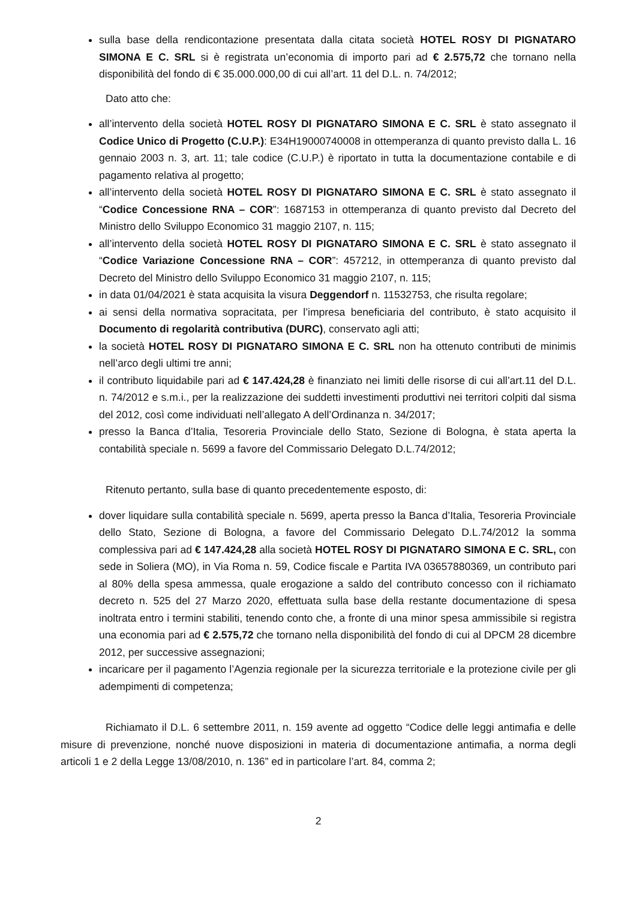sulla base della rendicontazione presentata dalla citata società HOTEL ROSY DI PIGNATARO SIMONA E C. SRL si è registrata un’economia di importo pari ad € 2.575,72 che tornano nella disponibilità del fondo di € 35.000.000,00 di cui all’art. 11 del D.L. n. 74/2012;
Dato atto che:
all’intervento della società HOTEL ROSY DI PIGNATARO SIMONA E C. SRL è stato assegnato il Codice Unico di Progetto (C.U.P.): E34H19000740008 in ottemperanza di quanto previsto dalla L. 16 gennaio 2003 n. 3, art. 11; tale codice (C.U.P.) è riportato in tutta la documentazione contabile e di pagamento relativa al progetto;
all’intervento della società HOTEL ROSY DI PIGNATARO SIMONA E C. SRL è stato assegnato il “Codice Concessione RNA – COR”: 1687153 in ottemperanza di quanto previsto dal Decreto del Ministro dello Sviluppo Economico 31 maggio 2107, n. 115;
all’intervento della società HOTEL ROSY DI PIGNATARO SIMONA E C. SRL è stato assegnato il “Codice Variazione Concessione RNA – COR”: 457212, in ottemperanza di quanto previsto dal Decreto del Ministro dello Sviluppo Economico 31 maggio 2107, n. 115;
in data 01/04/2021 è stata acquisita la visura Deggendorf n. 11532753, che risulta regolare;
ai sensi della normativa sopracitata, per l’impresa beneficiaria del contributo, è stato acquisito il Documento di regolarità contributiva (DURC), conservato agli atti;
la società HOTEL ROSY DI PIGNATARO SIMONA E C. SRL non ha ottenuto contributi de minimis nell’arco degli ultimi tre anni;
il contributo liquidabile pari ad € 147.424,28 è finanziato nei limiti delle risorse di cui all’art.11 del D.L. n. 74/2012 e s.m.i., per la realizzazione dei suddetti investimenti produttivi nei territori colpiti dal sisma del 2012, così come individuati nell’allegato A dell’Ordinanza n. 34/2017;
presso la Banca d’Italia, Tesoreria Provinciale dello Stato, Sezione di Bologna, è stata aperta la contabilità speciale n. 5699 a favore del Commissario Delegato D.L.74/2012;
Ritenuto pertanto, sulla base di quanto precedentemente esposto, di:
dover liquidare sulla contabilità speciale n. 5699, aperta presso la Banca d’Italia, Tesoreria Provinciale dello Stato, Sezione di Bologna, a favore del Commissario Delegato D.L.74/2012 la somma complessiva pari ad € 147.424,28 alla società HOTEL ROSY DI PIGNATARO SIMONA E C. SRL, con sede in Soliera (MO), in Via Roma n. 59, Codice fiscale e Partita IVA 03657880369, un contributo pari al 80% della spesa ammessa, quale erogazione a saldo del contributo concesso con il richiamato decreto n. 525 del 27 Marzo 2020, effettuata sulla base della restante documentazione di spesa inoltrata entro i termini stabiliti, tenendo conto che, a fronte di una minor spesa ammissibile si registra una economia pari ad € 2.575,72 che tornano nella disponibilità del fondo di cui al DPCM 28 dicembre 2012, per successive assegnazioni;
incaricare per il pagamento l’Agenzia regionale per la sicurezza territoriale e la protezione civile per gli adempimenti di competenza;
Richiamato il D.L. 6 settembre 2011, n. 159 avente ad oggetto “Codice delle leggi antimafia e delle misure di prevenzione, nonché nuove disposizioni in materia di documentazione antimafia, a norma degli articoli 1 e 2 della Legge 13/08/2010, n. 136” ed in particolare l’art. 84, comma 2;
2